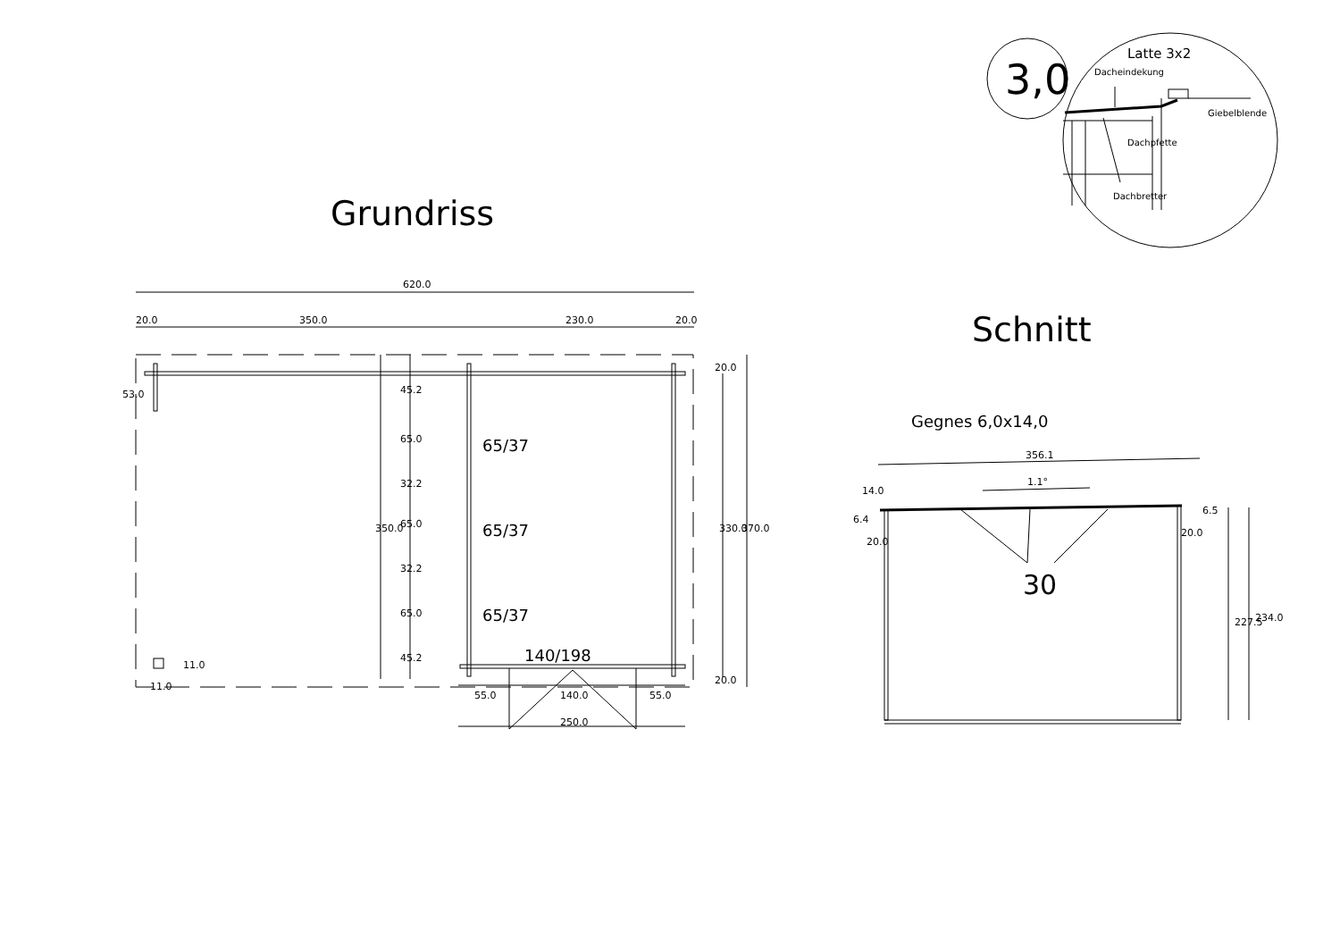3,0
Latte 3x2
Dacheindekung
Giebelblende
Dachpfette
Dachbretter
Grundriss
Schnitt
620.0
20.0
350.0
230.0
20.0
53.0
45.2
65.0
32.2
65.0
32.2
65.0
45.2
350.0
65/37
65/37
65/37
20.0
330.0
370.0
20.0
140/198
11.0
11.0
55.0
140.0
55.0
250.0
Gegnes 6,0x14,0
356.1
1.1°
14.0
6.4
20.0
20.0
6.5
30
227.5
234.0